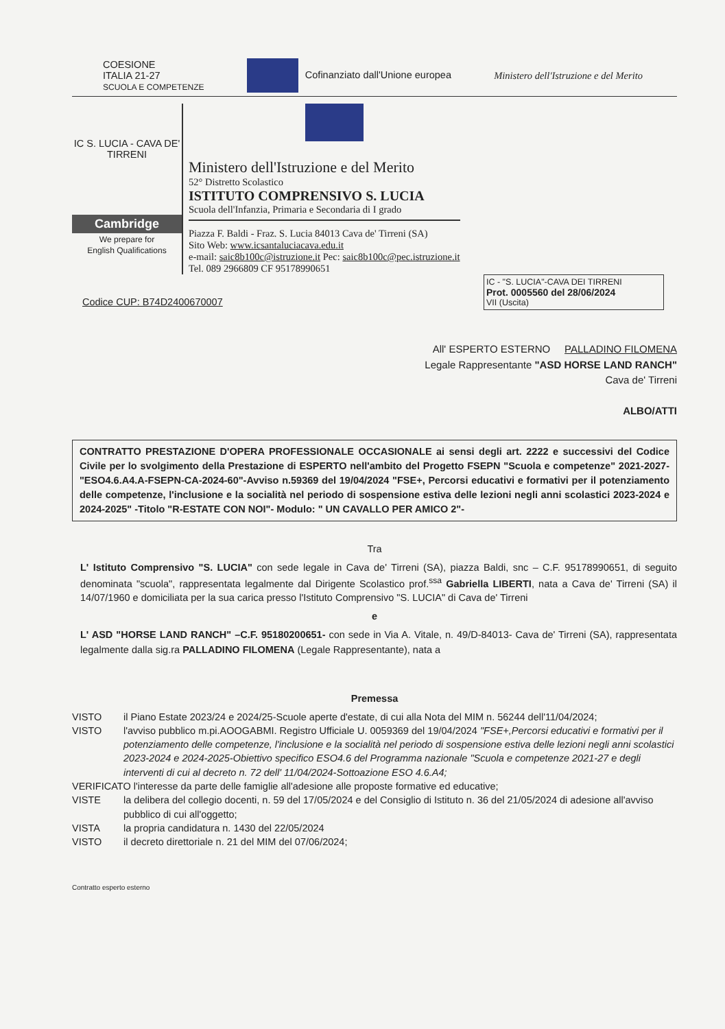COESIONE
ITALIA 21-27
SCUOLA E COMPETENZE
Cofinanziato dall'Unione europea
Ministero dell'Istruzione e del Merito
IC S. LUCIA - CAVA DE' TIRRENI
Cambridge
We prepare for
English Qualifications
Ministero dell'Istruzione e del Merito
52° Distretto Scolastico
ISTITUTO COMPRENSIVO S. LUCIA
Scuola dell'Infanzia, Primaria e Secondaria di I grado
Piazza F. Baldi - Fraz. S. Lucia 84013 Cava de' Tirreni (SA)
Sito Web: www.icsantaluciacava.edu.it
e-mail: saic8b100c@istruzione.it Pec: saic8b100c@pec.istruzione.it
Tel. 089 2966809 CF 95178990651
IC - "S. LUCIA"-CAVA DEI TIRRENI
Prot. 0005560 del 28/06/2024
VII (Uscita)
Codice CUP: B74D2400670007
All' ESPERTO ESTERNO PALLADINO FILOMENA
Legale Rappresentante "ASD HORSE LAND RANCH"
Cava de' Tirreni
ALBO/ATTI
CONTRATTO PRESTAZIONE D'OPERA PROFESSIONALE OCCASIONALE ai sensi degli art. 2222 e successivi del Codice Civile per lo svolgimento della Prestazione di ESPERTO nell'ambito del Progetto FSEPN "Scuola e competenze" 2021-2027- "ESO4.6.A4.A-FSEPN-CA-2024-60"-Avviso n.59369 del 19/04/2024 "FSE+, Percorsi educativi e formativi per il potenziamento delle competenze, l'inclusione e la socialità nel periodo di sospensione estiva delle lezioni negli anni scolastici 2023-2024 e 2024-2025" -Titolo "R-ESTATE CON NOI"- Modulo: " UN CAVALLO PER AMICO 2"-
Tra
L' Istituto Comprensivo "S. LUCIA" con sede legale in Cava de' Tirreni (SA), piazza Baldi, snc – C.F. 95178990651, di seguito denominata "scuola", rappresentata legalmente dal Dirigente Scolastico prof.<sup>ssa</sup> Gabriella LIBERTI, nata a Cava de' Tirreni (SA) il 14/07/1960 e domiciliata per la sua carica presso l'Istituto Comprensivo "S. LUCIA" di Cava de' Tirreni
e
L' ASD "HORSE LAND RANCH" –C.F. 95180200651- con sede in Via A. Vitale, n. 49/D-84013- Cava de' Tirreni (SA), rappresentata legalmente dalla sig.ra PALLADINO FILOMENA (Legale Rappresentante), nata a
Premessa
VISTO il Piano Estate 2023/24 e 2024/25-Scuole aperte d'estate, di cui alla Nota del MIM n. 56244 dell'11/04/2024;
VISTO l'avviso pubblico m.pi.AOOGABMI. Registro Ufficiale U. 0059369 del 19/04/2024 "FSE+,Percorsi educativi e formativi per il potenziamento delle competenze, l'inclusione e la socialità nel periodo di sospensione estiva delle lezioni negli anni scolastici 2023-2024 e 2024-2025-Obiettivo specifico ESO4.6 del Programma nazionale "Scuola e competenze 2021-27 e degli interventi di cui al decreto n. 72 dell' 11/04/2024-Sottoazione ESO 4.6.A4;
VERIFICATO l'interesse da parte delle famiglie all'adesione alle proposte formative ed educative;
VISTE la delibera del collegio docenti, n. 59 del 17/05/2024 e del Consiglio di Istituto n. 36 del 21/05/2024 di adesione all'avviso pubblico di cui all'oggetto;
VISTA la propria candidatura n. 1430 del 22/05/2024
VISTO il decreto direttoriale n. 21 del MIM del 07/06/2024;
Contratto esperto esterno